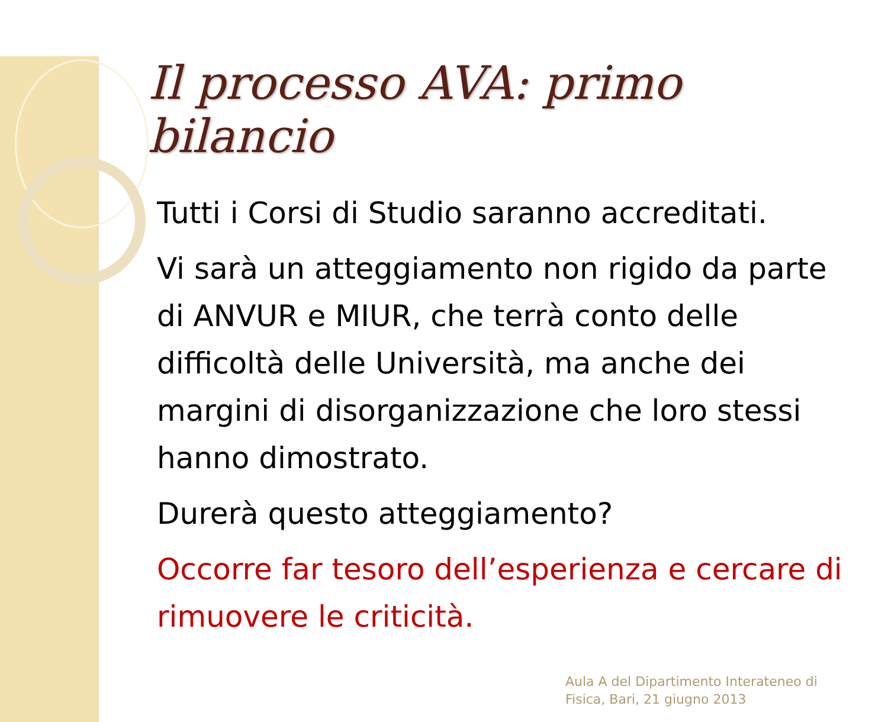Il processo AVA: primo bilancio
Tutti i Corsi di Studio saranno accreditati.
Vi sarà un atteggiamento non rigido da parte di ANVUR e MIUR, che terrà conto delle difficoltà delle Università, ma anche dei margini di disorganizzazione che loro stessi hanno dimostrato.
Durerà questo atteggiamento?
Occorre far tesoro dell’esperienza e cercare di rimuovere le criticità.
Aula A del Dipartimento Interateneo di
Fisica, Bari, 21 giugno 2013